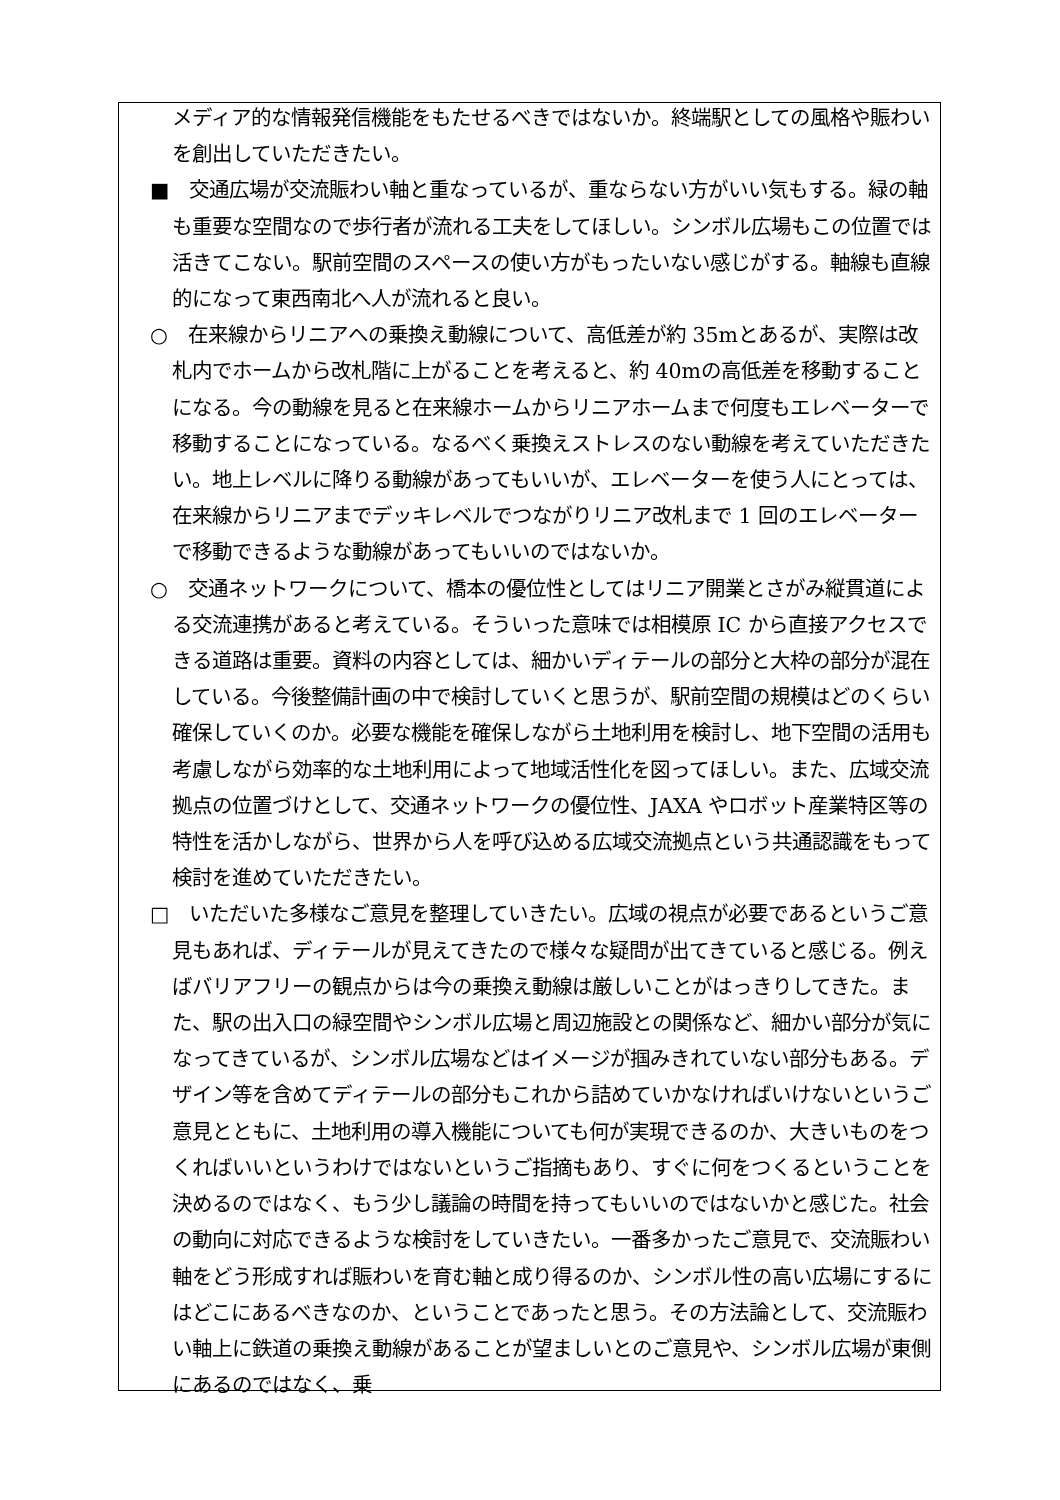メディア的な情報発信機能をもたせるべきではないか。終端駅としての風格や賑わいを創出していただきたい。
■　交通広場が交流賑わい軸と重なっているが、重ならない方がいい気もする。緑の軸も重要な空間なので歩行者が流れる工夫をしてほしい。シンボル広場もこの位置では活きてこない。駅前空間のスペースの使い方がもったいない感じがする。軸線も直線的になって東西南北へ人が流れると良い。
○　在来線からリニアへの乗換え動線について、高低差が約 35mとあるが、実際は改札内でホームから改札階に上がることを考えると、約 40mの高低差を移動することになる。今の動線を見ると在来線ホームからリニアホームまで何度もエレベーターで移動することになっている。なるべく乗換えストレスのない動線を考えていただきたい。地上レベルに降りる動線があってもいいが、エレベーターを使う人にとっては、在来線からリニアまでデッキレベルでつながりリニア改札まで 1 回のエレベーターで移動できるような動線があってもいいのではないか。
○　交通ネットワークについて、橋本の優位性としてはリニア開業とさがみ縦貫道による交流連携があると考えている。そういった意味では相模原 IC から直接アクセスできる道路は重要。資料の内容としては、細かいディテールの部分と大枠の部分が混在している。今後整備計画の中で検討していくと思うが、駅前空間の規模はどのくらい確保していくのか。必要な機能を確保しながら土地利用を検討し、地下空間の活用も考慮しながら効率的な土地利用によって地域活性化を図ってほしい。また、広域交流拠点の位置づけとして、交通ネットワークの優位性、JAXA やロボット産業特区等の特性を活かしながら、世界から人を呼び込める広域交流拠点という共通認識をもって検討を進めていただきたい。
□　いただいた多様なご意見を整理していきたい。広域の視点が必要であるというご意見もあれば、ディテールが見えてきたので様々な疑問が出てきていると感じる。例えばバリアフリーの観点からは今の乗換え動線は厳しいことがはっきりしてきた。また、駅の出入口の緑空間やシンボル広場と周辺施設との関係など、細かい部分が気になってきているが、シンボル広場などはイメージが掴みきれていない部分もある。デザイン等を含めてディテールの部分もこれから詰めていかなければいけないというご意見とともに、土地利用の導入機能についても何が実現できるのか、大きいものをつくればいいというわけではないというご指摘もあり、すぐに何をつくるということを決めるのではなく、もう少し議論の時間を持ってもいいのではないかと感じた。社会の動向に対応できるような検討をしていきたい。一番多かったご意見で、交流賑わい軸をどう形成すれば賑わいを育む軸と成り得るのか、シンボル性の高い広場にするにはどこにあるべきなのか、ということであったと思う。その方法論として、交流賑わい軸上に鉄道の乗換え動線があることが望ましいとのご意見や、シンボル広場が東側にあるのではなく、乗